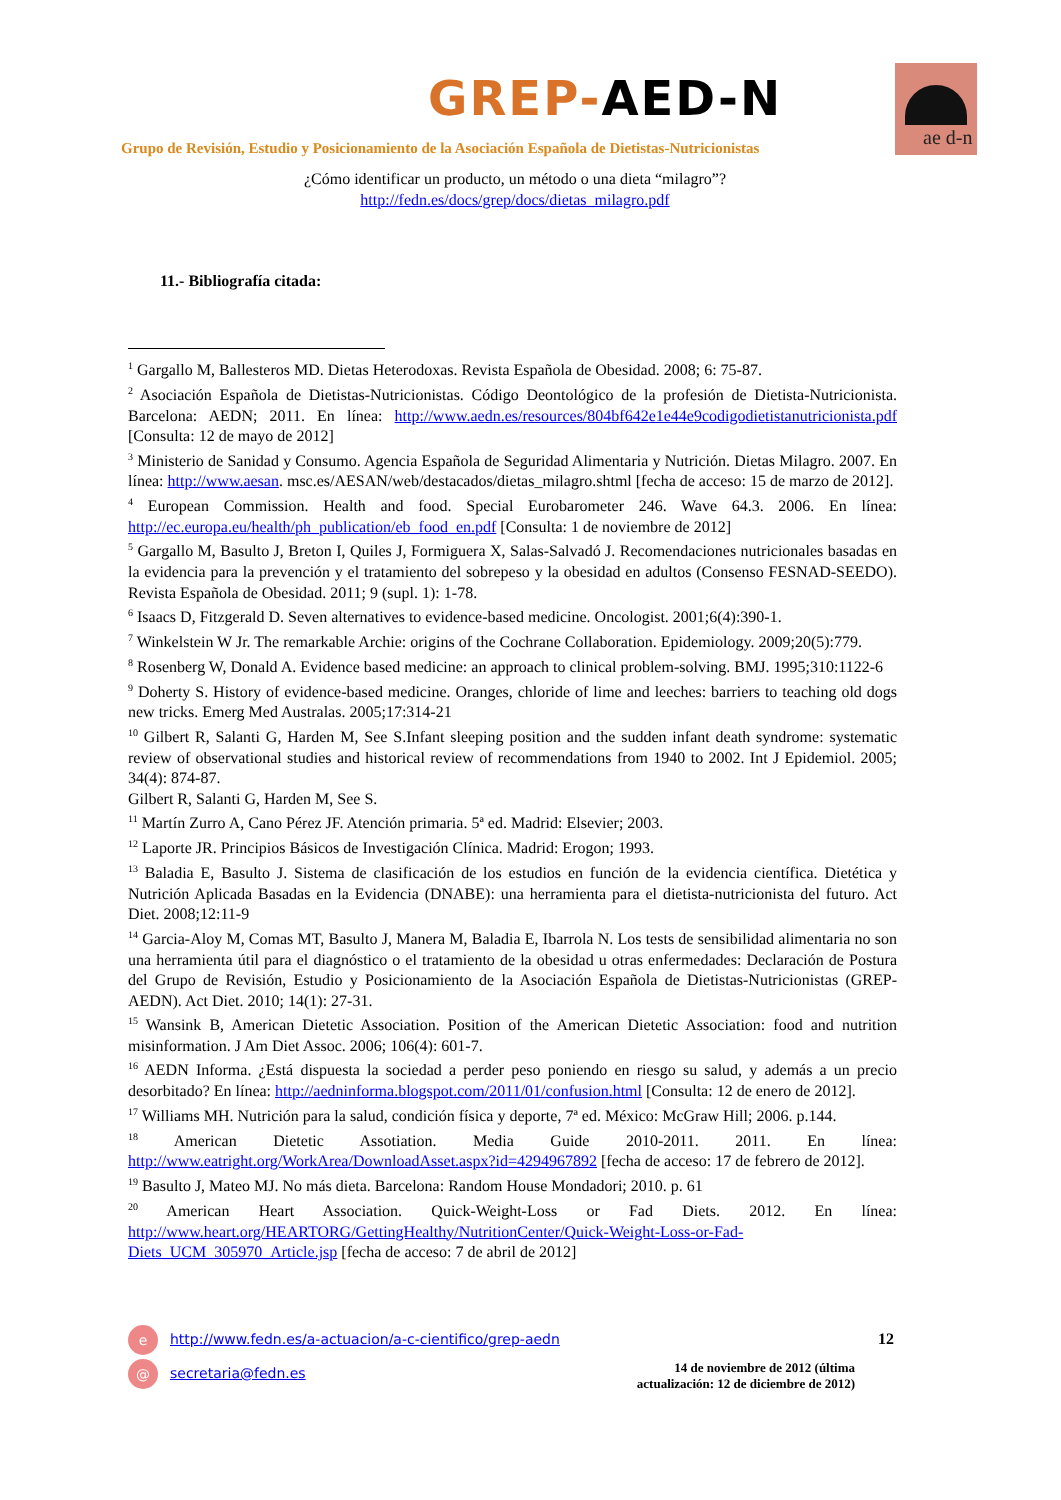GREP-AED-N ae d-n
Grupo de Revisión, Estudio y Posicionamiento de la Asociación Española de Dietistas-Nutricionistas
¿Cómo identificar un producto, un método o una dieta “milagro”?
http://fedn.es/docs/grep/docs/dietas_milagro.pdf
11.- Bibliografía citada:
<sup>1</sup> Gargallo M, Ballesteros MD. Dietas Heterodoxas. Revista Española de Obesidad. 2008; 6: 75-87.
<sup>2</sup> Asociación Española de Dietistas-Nutricionistas. Código Deontológico de la profesión de Dietista-Nutricionista. Barcelona: AEDN; 2011. En línea: http://www.aedn.es/resources/804bf642e1e44e9codigodietistanutricionista.pdf [Consulta: 12 de mayo de 2012]
<sup>3</sup> Ministerio de Sanidad y Consumo. Agencia Española de Seguridad Alimentaria y Nutrición. Dietas Milagro. 2007. En línea: http://www.aesan. msc.es/AESAN/web/destacados/dietas_milagro.shtml [fecha de acceso: 15 de marzo de 2012].
<sup>4</sup> European Commission. Health and food. Special Eurobarometer 246. Wave 64.3. 2006. En línea: http://ec.europa.eu/health/ph_publication/eb_food_en.pdf [Consulta: 1 de noviembre de 2012]
<sup>5</sup> Gargallo M, Basulto J, Breton I, Quiles J, Formiguera X, Salas-Salvadó J. Recomendaciones nutricionales basadas en la evidencia para la prevención y el tratamiento del sobrepeso y la obesidad en adultos (Consenso FESNAD-SEEDO). Revista Española de Obesidad. 2011; 9 (supl. 1): 1-78.
<sup>6</sup> Isaacs D, Fitzgerald D. Seven alternatives to evidence-based medicine. Oncologist. 2001;6(4):390-1.
<sup>7</sup> Winkelstein W Jr. The remarkable Archie: origins of the Cochrane Collaboration. Epidemiology. 2009;20(5):779.
<sup>8</sup> Rosenberg W, Donald A. Evidence based medicine: an approach to clinical problem-solving. BMJ. 1995;310:1122-6
<sup>9</sup> Doherty S. History of evidence-based medicine. Oranges, chloride of lime and leeches: barriers to teaching old dogs new tricks. Emerg Med Australas. 2005;17:314-21
<sup>10</sup> Gilbert R, Salanti G, Harden M, See S.Infant sleeping position and the sudden infant death syndrome: systematic review of observational studies and historical review of recommendations from 1940 to 2002. Int J Epidemiol. 2005; 34(4): 874-87.
Gilbert R, Salanti G, Harden M, See S.
<sup>11</sup> Martín Zurro A, Cano Pérez JF. Atención primaria. 5ª ed. Madrid: Elsevier; 2003.
<sup>12</sup> Laporte JR. Principios Básicos de Investigación Clínica. Madrid: Erogon; 1993.
<sup>13</sup> Baladia E, Basulto J. Sistema de clasificación de los estudios en función de la evidencia científica. Dietética y Nutrición Aplicada Basadas en la Evidencia (DNABE): una herramienta para el dietista-nutricionista del futuro. Act Diet. 2008;12:11-9
<sup>14</sup> Garcia-Aloy M, Comas MT, Basulto J, Manera M, Baladia E, Ibarrola N. Los tests de sensibilidad alimentaria no son una herramienta útil para el diagnóstico o el tratamiento de la obesidad u otras enfermedades: Declaración de Postura del Grupo de Revisión, Estudio y Posicionamiento de la Asociación Española de Dietistas-Nutricionistas (GREP-AEDN). Act Diet. 2010; 14(1): 27-31.
<sup>15</sup> Wansink B, American Dietetic Association. Position of the American Dietetic Association: food and nutrition misinformation. J Am Diet Assoc. 2006; 106(4): 601-7.
<sup>16</sup> AEDN Informa. ¿Está dispuesta la sociedad a perder peso poniendo en riesgo su salud, y además a un precio desorbitado? En línea: http://aedninforma.blogspot.com/2011/01/confusion.html [Consulta: 12 de enero de 2012].
<sup>17</sup> Williams MH. Nutrición para la salud, condición física y deporte, 7ª ed. México: McGraw Hill; 2006. p.144.
<sup>18</sup> American Dietetic Assotiation. Media Guide 2010-2011. 2011. En línea: http://www.eatright.org/WorkArea/DownloadAsset.aspx?id=4294967892 [fecha de acceso: 17 de febrero de 2012].
<sup>19</sup> Basulto J, Mateo MJ. No más dieta. Barcelona: Random House Mondadori; 2010. p. 61
<sup>20</sup> American Heart Association. Quick-Weight-Loss or Fad Diets. 2012. En línea: http://www.heart.org/HEARTORG/GettingHealthy/NutritionCenter/Quick-Weight-Loss-or-Fad-Diets_UCM_305970_Article.jsp [fecha de acceso: 7 de abril de 2012]
e http://www.fedn.es/a-actuacion/a-c-cientifico/grep-aedn
@ secretaria@fedn.es
12
14 de noviembre de 2012 (última actualización: 12 de diciembre de 2012)